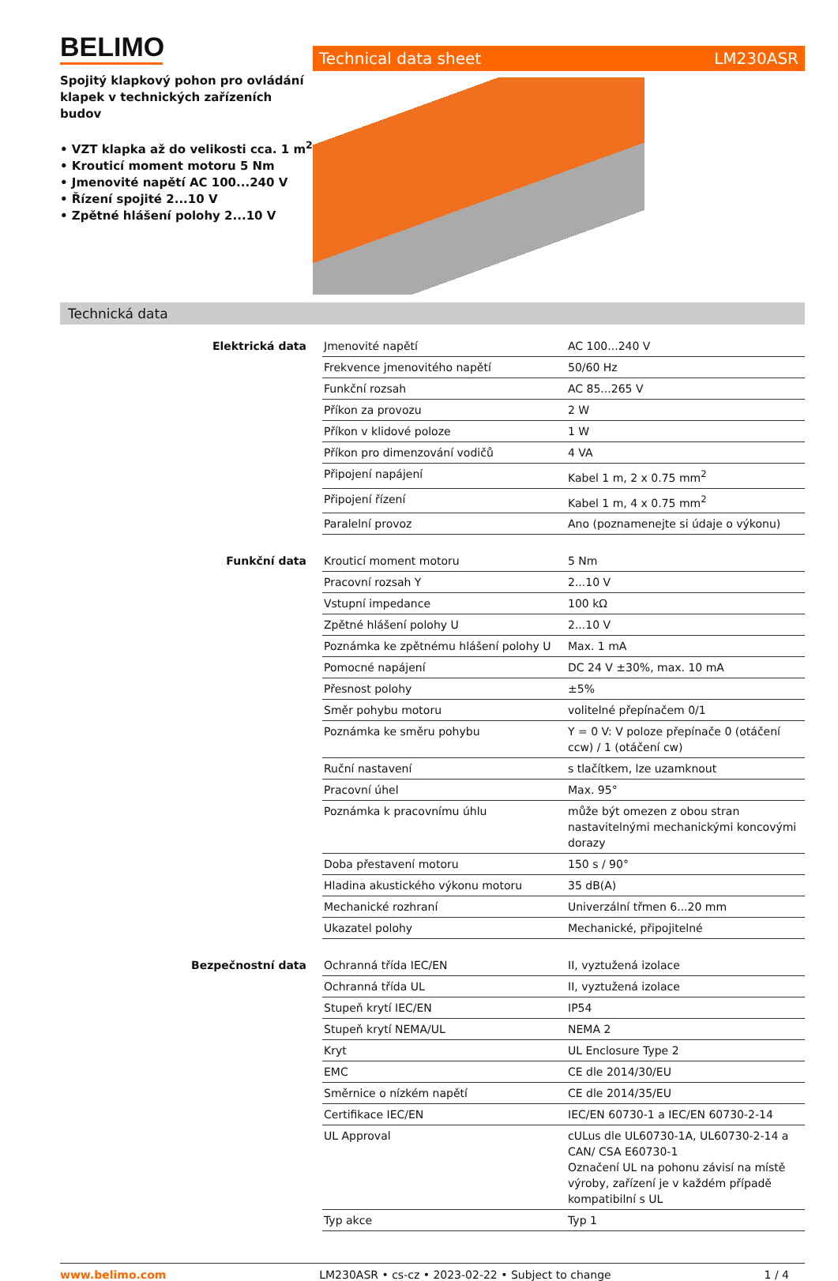BELIMO
Spojitý klapkový pohon pro ovládání klapek v technických zařízeních budov
• VZT klapka až do velikosti cca. 1 m<sup>2</sup>
• Krouticí moment motoru 5 Nm
• Jmenovité napětí AC 100...240 V
• Řízení spojité 2...10 V
• Zpětné hlášení polohy 2...10 V
Technical data sheet LM230ASR
Technická data
| Elektrická data | Jmenovité napětí | AC 100...240 V |
| | Frekvence jmenovitého napětí | 50/60 Hz |
| | Funkční rozsah | AC 85...265 V |
| | Příkon za provozu | 2 W |
| | Příkon v klidové poloze | 1 W |
| | Příkon pro dimenzování vodičů | 4 VA |
| | Připojení napájení | Kabel 1 m, 2 x 0.75 mm<sup>2</sup> |
| | Připojení řízení | Kabel 1 m, 4 x 0.75 mm<sup>2</sup> |
| | Paralelní provoz | Ano (poznamenejte si údaje o výkonu) |
| Funkční data | Krouticí moment motoru | 5 Nm |
| | Pracovní rozsah Y | 2...10 V |
| | Vstupní impedance | 100 kΩ |
| | Zpětné hlášení polohy U | 2...10 V |
| | Poznámka ke zpětnému hlášení polohy U | Max. 1 mA |
| | Pomocné napájení | DC 24 V ±30%, max. 10 mA |
| | Přesnost polohy | ±5% |
| | Směr pohybu motoru | volitelné přepínačem 0/1 |
| | Poznámka ke směru pohybu | Y = 0 V: V poloze přepínače 0 (otáčení ccw) / 1 (otáčení cw) |
| | Ruční nastavení | s tlačítkem, lze uzamknout |
| | Pracovní úhel | Max. 95° |
| | Poznámka k pracovnímu úhlu | může být omezen z obou stran nastavitelnými mechanickými koncovými dorazy |
| | Doba přestavení motoru | 150 s / 90° |
| | Hladina akustického výkonu motoru | 35 dB(A) |
| | Mechanické rozhraní | Univerzální třmen 6...20 mm |
| | Ukazatel polohy | Mechanické, připojitelné |
| Bezpečnostní data | Ochranná třída IEC/EN | II, vyztužená izolace |
| | Ochranná třída UL | II, vyztužená izolace |
| | Stupeň krytí IEC/EN | IP54 |
| | Stupeň krytí NEMA/UL | NEMA 2 |
| | Kryt | UL Enclosure Type 2 |
| | EMC | CE dle 2014/30/EU |
| | Směrnice o nízkém napětí | CE dle 2014/35/EU |
| | Certifikace IEC/EN | IEC/EN 60730-1 a IEC/EN 60730-2-14 |
| | UL Approval | cULus dle UL60730-1A, UL60730-2-14 a CAN/ CSA E60730-1 Označení UL na pohonu závisí na místě výroby, zařízení je v každém případě kompatibilní s UL |
| | Typ akce | Typ 1 |
www.belimo.com LM230ASR • cs-cz • 2023-02-22 • Subject to change 1 / 4